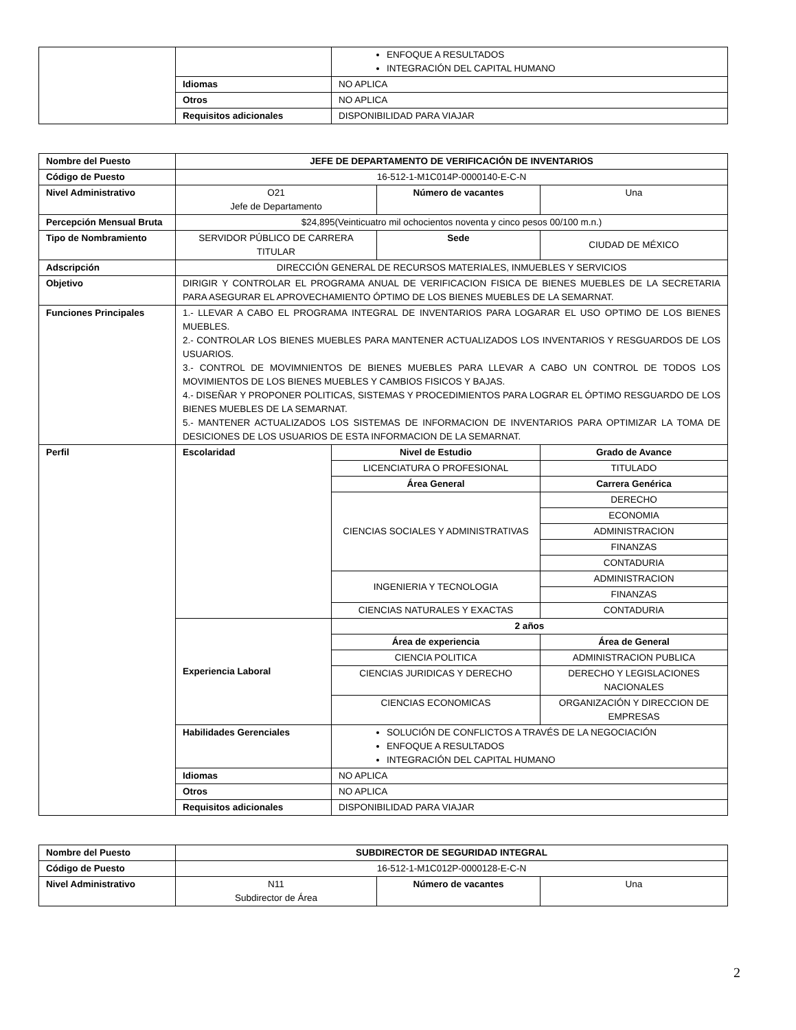| | | ENFOQUE A RESULTADOS INTEGRACIÓN DEL CAPITAL HUMANO |
| | Idiomas | NO APLICA |
| | Otros | NO APLICA |
| | Requisitos adicionales | DISPONIBILIDAD PARA VIAJAR |
| Nombre del Puesto | JEFE DE DEPARTAMENTO DE VERIFICACIÓN DE INVENTARIOS | | | |
| Código de Puesto | 16-512-1-M1C014P-0000140-E-C-N | | | |
| Nivel Administrativo | O21 Jefe de Departamento | | Número de vacantes | Una |
| Percepción Mensual Bruta | $24,895(Veinticuatro mil ochocientos noventa y cinco pesos 00/100 m.n.) | | | |
| Tipo de Nombramiento | SERVIDOR PÚBLICO DE CARRERA TITULAR | | Sede | CIUDAD DE MÉXICO |
| Adscripción | DIRECCIÓN GENERAL DE RECURSOS MATERIALES, INMUEBLES Y SERVICIOS | | | |
| Objetivo | DIRIGIR Y CONTROLAR EL PROGRAMA ANUAL DE VERIFICACION FISICA DE BIENES MUEBLES DE LA SECRETARIA PARA ASEGURAR EL APROVECHAMIENTO ÓPTIMO DE LOS BIENES MUEBLES DE LA SEMARNAT. | | | |
| Funciones Principales | 1.- LLEVAR A CABO EL PROGRAMA INTEGRAL DE INVENTARIOS PARA LOGARAR EL USO OPTIMO DE LOS BIENES MUEBLES. 2.- CONTROLAR LOS BIENES MUEBLES PARA MANTENER ACTUALIZADOS LOS INVENTARIOS Y RESGUARDOS DE LOS USUARIOS. 3.- CONTROL DE MOVIMNIENTOS DE BIENES MUEBLES PARA LLEVAR A CABO UN CONTROL DE TODOS LOS MOVIMIENTOS DE LOS BIENES MUEBLES Y CAMBIOS FISICOS Y BAJAS. 4.- DISEÑAR Y PROPONER POLITICAS, SISTEMAS Y PROCEDIMIENTOS PARA LOGRAR EL ÓPTIMO RESGUARDO DE LOS BIENES MUEBLES DE LA SEMARNAT. 5.- MANTENER ACTUALIZADOS LOS SISTEMAS DE INFORMACION DE INVENTARIOS PARA OPTIMIZAR LA TOMA DE DESICIONES DE LOS USUARIOS DE ESTA INFORMACION DE LA SEMARNAT. | | | |
| Perfil | Escolaridad | Nivel de Estudio | | Grado de Avance |
| | | LICENCIATURA O PROFESIONAL | | TITULADO |
| | | Área General | | Carrera Genérica |
| | | CIENCIAS SOCIALES Y ADMINISTRATIVAS | | DERECHO |
| | | | | ECONOMIA |
| | | | | ADMINISTRACION |
| | | | | FINANZAS |
| | | | | CONTADURIA |
| | | INGENIERIA Y TECNOLOGIA | | ADMINISTRACION |
| | | | | FINANZAS |
| | | CIENCIAS NATURALES Y EXACTAS | | CONTADURIA |
| | Experiencia Laboral | 2 años | | |
| | | Área de experiencia | | Área de General |
| | | CIENCIA POLITICA | | ADMINISTRACION PUBLICA |
| | | CIENCIAS JURIDICAS Y DERECHO | | DERECHO Y LEGISLACIONES NACIONALES |
| | | CIENCIAS ECONOMICAS | | ORGANIZACIÓN Y DIRECCION DE EMPRESAS |
| | Habilidades Gerenciales | SOLUCIÓN DE CONFLICTOS A TRAVÉS DE LA NEGOCIACIÓN ENFOQUE A RESULTADOS INTEGRACIÓN DEL CAPITAL HUMANO | | |
| | Idiomas | NO APLICA | | |
| | Otros | NO APLICA | | |
| | Requisitos adicionales | DISPONIBILIDAD PARA VIAJAR | | |
| Nombre del Puesto | SUBDIRECTOR DE SEGURIDAD INTEGRAL | | |
| Código de Puesto | 16-512-1-M1C012P-0000128-E-C-N | | |
| Nivel Administrativo | N11 Subdirector de Área | Número de vacantes | Una |
2